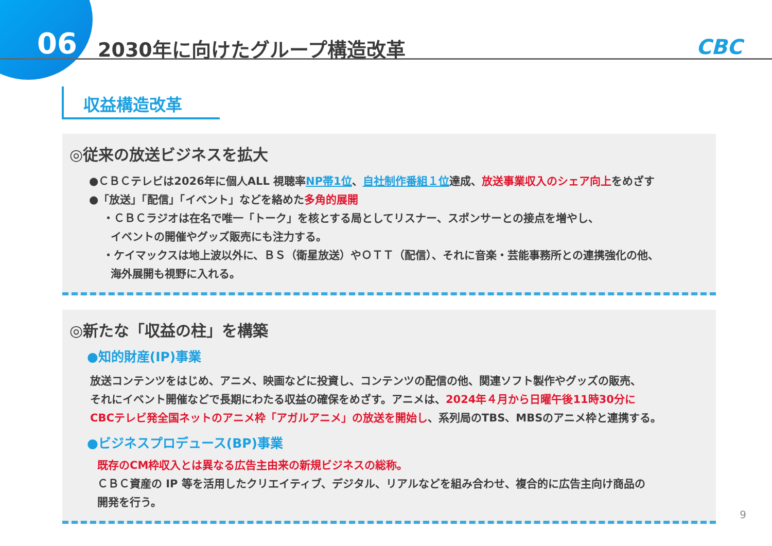06 2030年に向けたグループ構造改革 CBC
収益構造改革
◎従来の放送ビジネスを拡大
●ＣＢＣテレビは2026年に個人ALL 視聴率NP帯1位、自社制作番組１位達成、放送事業収入のシェア向上をめざす
●「放送」「配信」「イベント」などを絡めた多角的展開
・ＣＢＣラジオは在名で唯一「トーク」を核とする局としてリスナー、スポンサーとの接点を増やし、
イベントの開催やグッズ販売にも注力する。
・ケイマックスは地上波以外に、ＢＳ（衛星放送）やＯＴＴ（配信）、それに音楽・芸能事務所との連携強化の他、
海外展開も視野に入れる。
◎新たな「収益の柱」を構築
●知的財産(IP)事業
放送コンテンツをはじめ、アニメ、映画などに投資し、コンテンツの配信の他、関連ソフト製作やグッズの販売、
それにイベント開催などで長期にわたる収益の確保をめざす。アニメは、2024年４月から日曜午後11時30分に
CBCテレビ発全国ネットのアニメ枠「アガルアニメ」の放送を開始し、系列局のTBS、MBSのアニメ枠と連携する。
●ビジネスプロデュース(BP)事業
既存のCM枠収入とは異なる広告主由来の新規ビジネスの総称。
ＣＢＣ資産の IP 等を活用したクリエイティブ、デジタル、リアルなどを組み合わせ、複合的に広告主向け商品の
開発を行う。
9